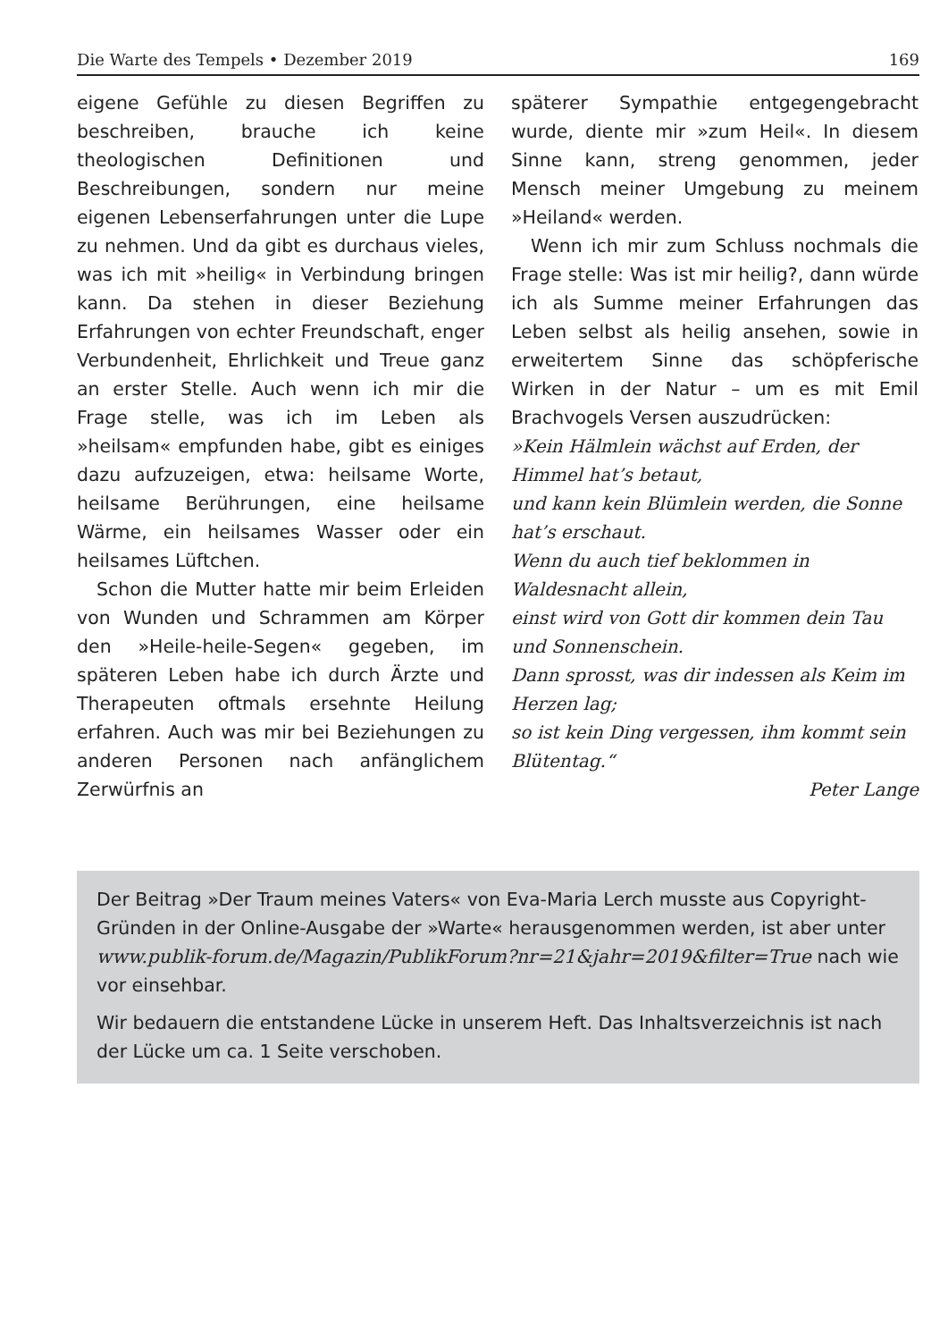Die Warte des Tempels • Dezember 2019 169
eigene Gefühle zu diesen Begriffen zu beschreiben, brauche ich keine theologischen Definitionen und Beschreibungen, sondern nur meine eigenen Lebenserfahrungen unter die Lupe zu nehmen. Und da gibt es durchaus vieles, was ich mit »heilig« in Verbindung bringen kann. Da stehen in dieser Beziehung Erfahrungen von echter Freundschaft, enger Verbundenheit, Ehrlichkeit und Treue ganz an erster Stelle. Auch wenn ich mir die Frage stelle, was ich im Leben als »heilsam« empfunden habe, gibt es einiges dazu aufzuzeigen, etwa: heilsame Worte, heilsame Berührungen, eine heilsame Wärme, ein heilsames Wasser oder ein heilsames Lüftchen.
Schon die Mutter hatte mir beim Erleiden von Wunden und Schrammen am Körper den »Heile-heile-Segen« gegeben, im späteren Leben habe ich durch Ärzte und Therapeuten oftmals ersehnte Heilung erfahren. Auch was mir bei Beziehungen zu anderen Personen nach anfänglichem Zerwürfnis an
späterer Sympathie entgegengebracht wurde, diente mir »zum Heil«. In diesem Sinne kann, streng genommen, jeder Mensch meiner Umgebung zu meinem »Heiland« werden.
Wenn ich mir zum Schluss nochmals die Frage stelle: Was ist mir heilig?, dann würde ich als Summe meiner Erfahrungen das Leben selbst als heilig ansehen, sowie in erweitertem Sinne das schöpferische Wirken in der Natur – um es mit Emil Brachvogels Versen auszudrücken:
»Kein Hälmlein wächst auf Erden, der Himmel hat’s betaut,
und kann kein Blümlein werden, die Sonne hat’s erschaut.
Wenn du auch tief beklommen in Waldesnacht allein,
einst wird von Gott dir kommen dein Tau und Sonnenschein.
Dann sprosst, was dir indessen als Keim im Herzen lag;
so ist kein Ding vergessen, ihm kommt sein Blütentag.“
Peter Lange
Der Beitrag »Der Traum meines Vaters« von Eva-Maria Lerch musste aus Copyright-Gründen in der Online-Ausgabe der »Warte« herausgenommen werden, ist aber unter www.publik-forum.de/Magazin/PublikForum?nr=21&jahr=2019&filter=True nach wie vor einsehbar.
Wir bedauern die entstandene Lücke in unserem Heft. Das Inhaltsverzeichnis ist nach der Lücke um ca. 1 Seite verschoben.